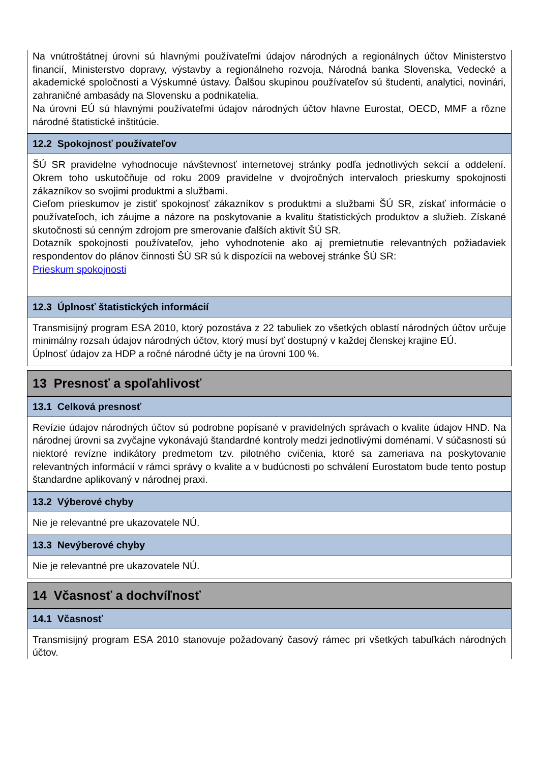Na vnútroštátnej úrovni sú hlavnými používateľmi údajov národných a regionálnych účtov Ministerstvo financií, Ministerstvo dopravy, výstavby a regionálneho rozvoja, Národná banka Slovenska, Vedecké a akademické spoločnosti a Výskumné ústavy. Ďalšou skupinou používateľov sú študenti, analytici, novinári, zahraničné ambasády na Slovensku a podnikatelia.
Na úrovni EÚ sú hlavnými používateľmi údajov národných účtov hlavne Eurostat, OECD, MMF a rôzne národné štatistické inštitúcie.
12.2 Spokojnosť používateľov
ŠÚ SR pravidelne vyhodnocuje návštevnosť internetovej stránky podľa jednotlivých sekcií a oddelení. Okrem toho uskutočňuje od roku 2009 pravidelne v dvojročných intervaloch prieskumy spokojnosti zákazníkov so svojimi produktmi a službami.
Cieľom prieskumov je zistiť spokojnosť zákazníkov s produktmi a službami ŠÚ SR, získať informácie o používateľoch, ich záujme a názore na poskytovanie a kvalitu štatistických produktov a služieb. Získané skutočnosti sú cenným zdrojom pre smerovanie ďalších aktivít ŠÚ SR.
Dotazník spokojnosti používateľov, jeho vyhodnotenie ako aj premietnutie relevantných požiadaviek respondentov do plánov činnosti ŠÚ SR sú k dispozícii na webovej stránke ŠÚ SR:
Prieskum spokojnosti
12.3 Úplnosť štatistických informácií
Transmisijný program ESA 2010, ktorý pozostáva z 22 tabuliek zo všetkých oblastí národných účtov určuje minimálny rozsah údajov národných účtov, ktorý musí byť dostupný v každej členskej krajine EÚ.
Úplnosť údajov za HDP a ročné národné účty je na úrovni 100 %.
13 Presnosť a spoľahlivosť
13.1 Celková presnosť
Revízie údajov národných účtov sú podrobne popísané v pravidelných správach o kvalite údajov HND. Na národnej úrovni sa zvyčajne vykonávajú štandardné kontroly medzi jednotlivými doménami. V súčasnosti sú niektoré revízne indikátory predmetom tzv. pilotného cvičenia, ktoré sa zameriava na poskytovanie relevantných informácií v rámci správy o kvalite a v budúcnosti po schválení Eurostatom bude tento postup štandardne aplikovaný v národnej praxi.
13.2 Výberové chyby
Nie je relevantné pre ukazovatele NÚ.
13.3 Nevýberové chyby
Nie je relevantné pre ukazovatele NÚ.
14 Včasnosť a dochvíľnosť
14.1 Včasnosť
Transmisijný program ESA 2010 stanovuje požadovaný časový rámec pri všetkých tabuľkách národných účtov.